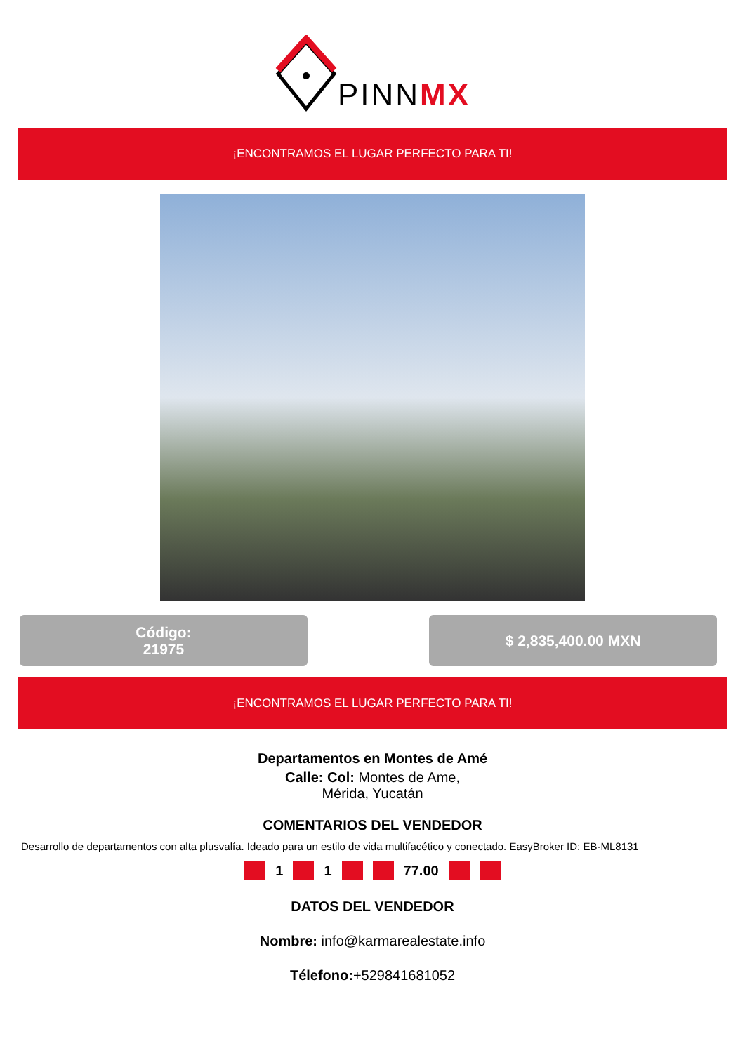PINNMX
¡ENCONTRAMOS EL LUGAR PERFECTO PARA TI!
Código:
21975
$ 2,835,400.00 MXN
¡ENCONTRAMOS EL LUGAR PERFECTO PARA TI!
Departamentos en Montes de Amé
Calle: Col: Montes de Ame,
Mérida, Yucatán
COMENTARIOS DEL VENDEDOR
Desarrollo de departamentos con alta plusvalía. Ideado para un estilo de vida multifacético y conectado. EasyBroker ID: EB-ML8131
1 1 77.00
DATOS DEL VENDEDOR
Nombre: info@karmarealestate.info
Télefono:+529841681052